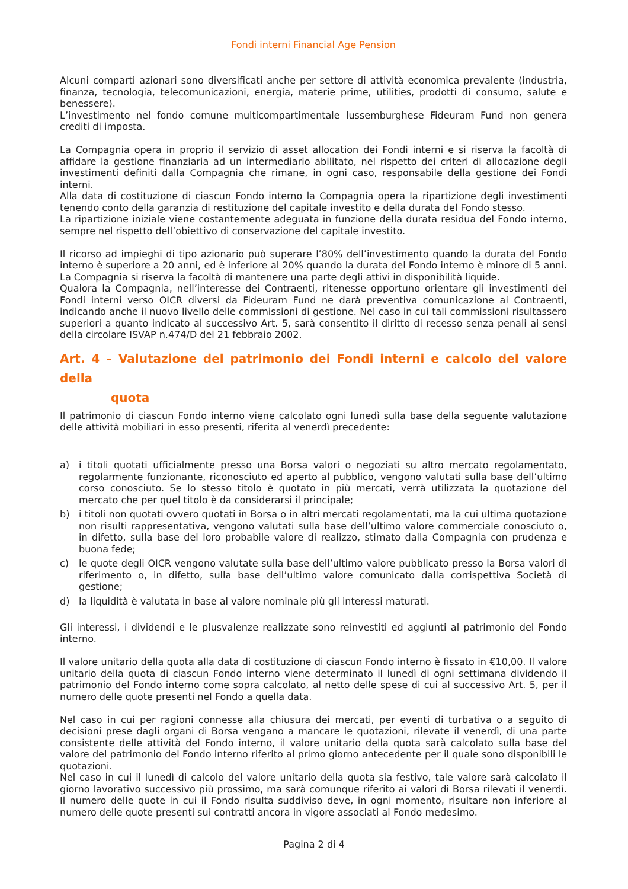Fondi interni Financial Age Pension
Alcuni comparti azionari sono diversificati anche per settore di attività economica prevalente (industria, finanza, tecnologia, telecomunicazioni, energia, materie prime, utilities, prodotti di consumo, salute e benessere).
L’investimento nel fondo comune multicompartimentale lussemburghese Fideuram Fund non genera crediti di imposta.
La Compagnia opera in proprio il servizio di asset allocation dei Fondi interni e si riserva la facoltà di affidare la gestione finanziaria ad un intermediario abilitato, nel rispetto dei criteri di allocazione degli investimenti definiti dalla Compagnia che rimane, in ogni caso, responsabile della gestione dei Fondi interni.
Alla data di costituzione di ciascun Fondo interno la Compagnia opera la ripartizione degli investimenti tenendo conto della garanzia di restituzione del capitale investito e della durata del Fondo stesso.
La ripartizione iniziale viene costantemente adeguata in funzione della durata residua del Fondo interno, sempre nel rispetto dell’obiettivo di conservazione del capitale investito.
Il ricorso ad impieghi di tipo azionario può superare l’80% dell’investimento quando la durata del Fondo interno è superiore a 20 anni, ed è inferiore al 20% quando la durata del Fondo interno è minore di 5 anni. La Compagnia si riserva la facoltà di mantenere una parte degli attivi in disponibilità liquide.
Qualora la Compagnia, nell’interesse dei Contraenti, ritenesse opportuno orientare gli investimenti dei Fondi interni verso OICR diversi da Fideuram Fund ne darà preventiva comunicazione ai Contraenti, indicando anche il nuovo livello delle commissioni di gestione. Nel caso in cui tali commissioni risultassero superiori a quanto indicato al successivo Art. 5, sarà consentito il diritto di recesso senza penali ai sensi della circolare ISVAP n.474/D del 21 febbraio 2002.
Art. 4 – Valutazione del patrimonio dei Fondi interni e calcolo del valore della
quota
Il patrimonio di ciascun Fondo interno viene calcolato ogni lunedì sulla base della seguente valutazione delle attività mobiliari in esso presenti, riferita al venerdì precedente:
a) i titoli quotati ufficialmente presso una Borsa valori o negoziati su altro mercato regolamentato, regolarmente funzionante, riconosciuto ed aperto al pubblico, vengono valutati sulla base dell’ultimo corso conosciuto. Se lo stesso titolo è quotato in più mercati, verrà utilizzata la quotazione del mercato che per quel titolo è da considerarsi il principale;
b) i titoli non quotati ovvero quotati in Borsa o in altri mercati regolamentati, ma la cui ultima quotazione non risulti rappresentativa, vengono valutati sulla base dell’ultimo valore commerciale conosciuto o, in difetto, sulla base del loro probabile valore di realizzo, stimato dalla Compagnia con prudenza e buona fede;
c) le quote degli OICR vengono valutate sulla base dell’ultimo valore pubblicato presso la Borsa valori di riferimento o, in difetto, sulla base dell’ultimo valore comunicato dalla corrispettiva Società di gestione;
d) la liquidità è valutata in base al valore nominale più gli interessi maturati.
Gli interessi, i dividendi e le plusvalenze realizzate sono reinvestiti ed aggiunti al patrimonio del Fondo interno.
Il valore unitario della quota alla data di costituzione di ciascun Fondo interno è fissato in €10,00. Il valore unitario della quota di ciascun Fondo interno viene determinato il lunedì di ogni settimana dividendo il patrimonio del Fondo interno come sopra calcolato, al netto delle spese di cui al successivo Art. 5, per il numero delle quote presenti nel Fondo a quella data.
Nel caso in cui per ragioni connesse alla chiusura dei mercati, per eventi di turbativa o a seguito di decisioni prese dagli organi di Borsa vengano a mancare le quotazioni, rilevate il venerdì, di una parte consistente delle attività del Fondo interno, il valore unitario della quota sarà calcolato sulla base del valore del patrimonio del Fondo interno riferito al primo giorno antecedente per il quale sono disponibili le quotazioni.
Nel caso in cui il lunedì di calcolo del valore unitario della quota sia festivo, tale valore sarà calcolato il giorno lavorativo successivo più prossimo, ma sarà comunque riferito ai valori di Borsa rilevati il venerdì. Il numero delle quote in cui il Fondo risulta suddiviso deve, in ogni momento, risultare non inferiore al numero delle quote presenti sui contratti ancora in vigore associati al Fondo medesimo.
Pagina 2 di 4